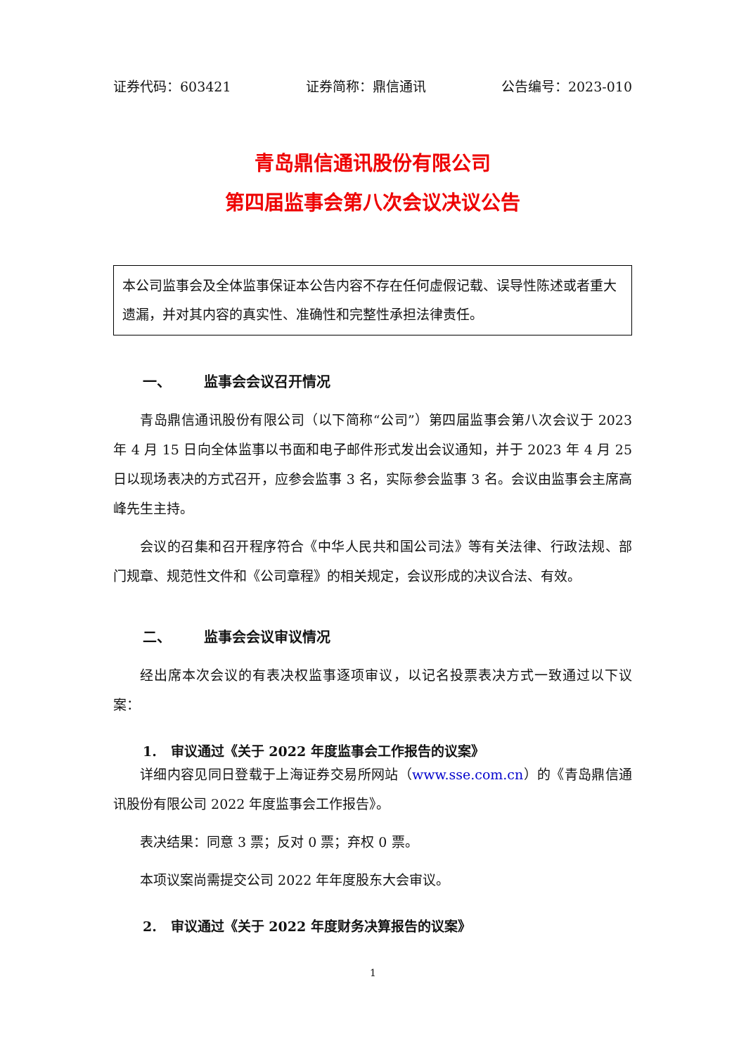证券代码：603421 证券简称：鼎信通讯 公告编号：2023-010
青岛鼎信通讯股份有限公司
第四届监事会第八次会议决议公告
本公司监事会及全体监事保证本公告内容不存在任何虚假记载、误导性陈述或者重大遗漏，并对其内容的真实性、准确性和完整性承担法律责任。
一、 监事会会议召开情况
青岛鼎信通讯股份有限公司（以下简称“公司”）第四届监事会第八次会议于 2023 年 4 月 15 日向全体监事以书面和电子邮件形式发出会议通知，并于 2023 年 4 月 25 日以现场表决的方式召开，应参会监事 3 名，实际参会监事 3 名。会议由监事会主席高峰先生主持。
会议的召集和召开程序符合《中华人民共和国公司法》等有关法律、行政法规、部门规章、规范性文件和《公司章程》的相关规定，会议形成的决议合法、有效。
二、 监事会会议审议情况
经出席本次会议的有表决权监事逐项审议，以记名投票表决方式一致通过以下议案：
1. 审议通过《关于 2022 年度监事会工作报告的议案》
详细内容见同日登载于上海证券交易所网站（www.sse.com.cn）的《青岛鼎信通讯股份有限公司 2022 年度监事会工作报告》。
表决结果：同意 3 票；反对 0 票；弃权 0 票。
本项议案尚需提交公司 2022 年年度股东大会审议。
2. 审议通过《关于 2022 年度财务决算报告的议案》
1